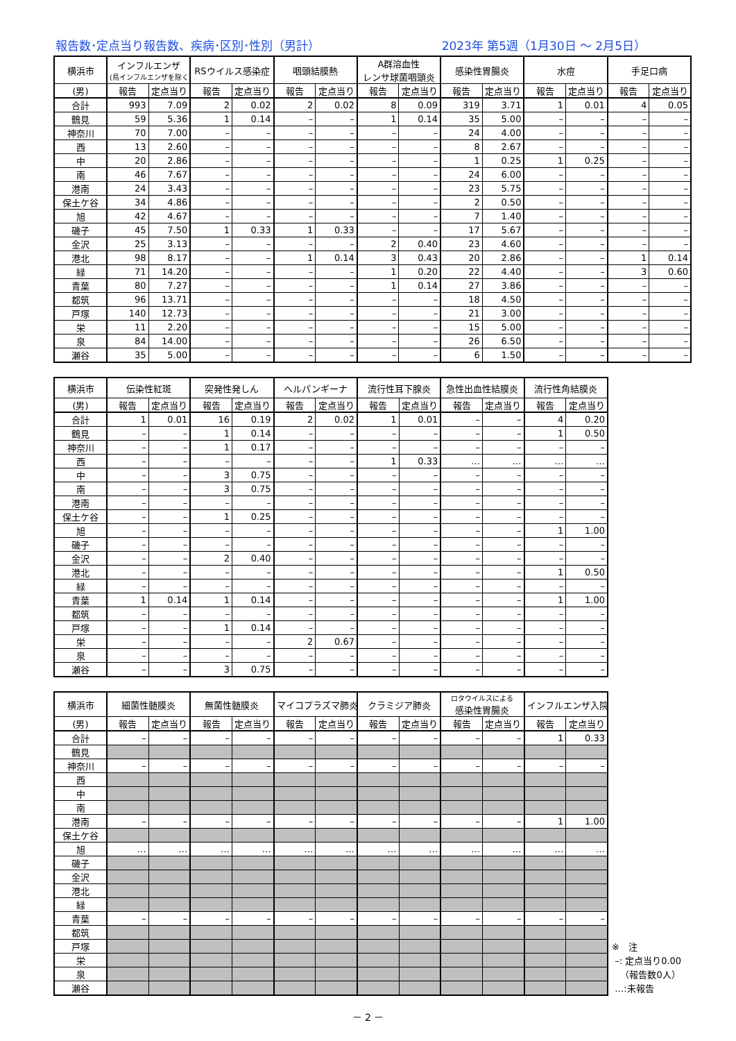報告数･定点当り報告数、疾病･区別･性別（男計） 2023年 第5週（1月30日 ～ 2月5日）
| 横浜市 | インフルエンザ (鳥インフルエンザを除く) | | RSウイルス感染症 | | 咽頭結膜熱 | | A群溶血性 レンサ球菌咽頭炎 | | 感染性胃腸炎 | | 水痘 | | 手足口病 | |
| --- | --- | --- | --- | --- | --- | --- | --- | --- | --- | --- | --- | --- | --- | --- |
| (男) | 報告 | 定点当り | 報告 | 定点当り | 報告 | 定点当り | 報告 | 定点当り | 報告 | 定点当り | 報告 | 定点当り | 報告 | 定点当り |
| 合計 | 993 | 7.09 | 2 | 0.02 | 2 | 0.02 | 8 | 0.09 | 319 | 3.71 | 1 | 0.01 | 4 | 0.05 |
| 鶴見 | 59 | 5.36 | 1 | 0.14 | – | – | 1 | 0.14 | 35 | 5.00 | – | – | – | – |
| 神奈川 | 70 | 7.00 | – | – | – | – | – | – | 24 | 4.00 | – | – | – | – |
| 西 | 13 | 2.60 | – | – | – | – | – | – | 8 | 2.67 | – | – | – | – |
| 中 | 20 | 2.86 | – | – | – | – | – | – | 1 | 0.25 | 1 | 0.25 | – | – |
| 南 | 46 | 7.67 | – | – | – | – | – | – | 24 | 6.00 | – | – | – | – |
| 港南 | 24 | 3.43 | – | – | – | – | – | – | 23 | 5.75 | – | – | – | – |
| 保土ケ谷 | 34 | 4.86 | – | – | – | – | – | – | 2 | 0.50 | – | – | – | – |
| 旭 | 42 | 4.67 | – | – | – | – | – | – | 7 | 1.40 | – | – | – | – |
| 磯子 | 45 | 7.50 | 1 | 0.33 | 1 | 0.33 | – | – | 17 | 5.67 | – | – | – | – |
| 金沢 | 25 | 3.13 | – | – | – | – | 2 | 0.40 | 23 | 4.60 | – | – | – | – |
| 港北 | 98 | 8.17 | – | – | 1 | 0.14 | 3 | 0.43 | 20 | 2.86 | – | – | 1 | 0.14 |
| 緑 | 71 | 14.20 | – | – | – | – | 1 | 0.20 | 22 | 4.40 | – | – | 3 | 0.60 |
| 青葉 | 80 | 7.27 | – | – | – | – | 1 | 0.14 | 27 | 3.86 | – | – | – | – |
| 都筑 | 96 | 13.71 | – | – | – | – | – | – | 18 | 4.50 | – | – | – | – |
| 戸塚 | 140 | 12.73 | – | – | – | – | – | – | 21 | 3.00 | – | – | – | – |
| 栄 | 11 | 2.20 | – | – | – | – | – | – | 15 | 5.00 | – | – | – | – |
| 泉 | 84 | 14.00 | – | – | – | – | – | – | 26 | 6.50 | – | – | – | – |
| 瀬谷 | 35 | 5.00 | – | – | – | – | – | – | 6 | 1.50 | – | – | – | – |
| 横浜市 | 伝染性紅斑 | | 突発性発しん | | ヘルパンギーナ | | 流行性耳下腺炎 | | 急性出血性結膜炎 | | 流行性角結膜炎 | |
| --- | --- | --- | --- | --- | --- | --- | --- | --- | --- | --- | --- | --- |
| (男) | 報告 | 定点当り | 報告 | 定点当り | 報告 | 定点当り | 報告 | 定点当り | 報告 | 定点当り | 報告 | 定点当り |
| 合計 | 1 | 0.01 | 16 | 0.19 | 2 | 0.02 | 1 | 0.01 | – | – | 4 | 0.20 |
| 鶴見 | – | – | 1 | 0.14 | – | – | – | – | – | – | 1 | 0.50 |
| 神奈川 | – | – | 1 | 0.17 | – | – | – | – | – | – | – | – |
| 西 | – | – | – | – | – | – | 1 | 0.33 | … | … | … | … |
| 中 | – | – | 3 | 0.75 | – | – | – | – | – | – | – | – |
| 南 | – | – | 3 | 0.75 | – | – | – | – | – | – | – | – |
| 港南 | – | – | – | – | – | – | – | – | – | – | – | – |
| 保土ケ谷 | – | – | 1 | 0.25 | – | – | – | – | – | – | – | – |
| 旭 | – | – | – | – | – | – | – | – | – | – | 1 | 1.00 |
| 磯子 | – | – | – | – | – | – | – | – | – | – | – | – |
| 金沢 | – | – | 2 | 0.40 | – | – | – | – | – | – | – | – |
| 港北 | – | – | – | – | – | – | – | – | – | – | 1 | 0.50 |
| 緑 | – | – | – | – | – | – | – | – | – | – | – | – |
| 青葉 | 1 | 0.14 | 1 | 0.14 | – | – | – | – | – | – | 1 | 1.00 |
| 都筑 | – | – | – | – | – | – | – | – | – | – | – | – |
| 戸塚 | – | – | 1 | 0.14 | – | – | – | – | – | – | – | – |
| 栄 | – | – | – | – | 2 | 0.67 | – | – | – | – | – | – |
| 泉 | – | – | – | – | – | – | – | – | – | – | – | – |
| 瀬谷 | – | – | 3 | 0.75 | – | – | – | – | – | – | – | – |
| 横浜市 | 細菌性髄膜炎 | | 無菌性髄膜炎 | | マイコプラズマ肺炎 | | クラミジア肺炎 | | ロタウイルスによる 感染性胃腸炎 | | インフルエンザ入院 | |
| --- | --- | --- | --- | --- | --- | --- | --- | --- | --- | --- | --- | --- |
| (男) | 報告 | 定点当り | 報告 | 定点当り | 報告 | 定点当り | 報告 | 定点当り | 報告 | 定点当り | 報告 | 定点当り |
| 合計 | – | – | – | – | – | – | – | – | – | – | 1 | 0.33 |
| 鶴見 | | | | | | | | | | | | |
| 神奈川 | – | – | – | – | – | – | – | – | – | – | – | – |
| 西 | | | | | | | | | | | | |
| 中 | | | | | | | | | | | | |
| 南 | | | | | | | | | | | | |
| 港南 | – | – | – | – | – | – | – | – | – | – | 1 | 1.00 |
| 保土ケ谷 | | | | | | | | | | | | |
| 旭 | … | … | … | … | … | … | … | … | … | … | … | … |
| 磯子 | | | | | | | | | | | | |
| 金沢 | | | | | | | | | | | | |
| 港北 | | | | | | | | | | | | |
| 緑 | | | | | | | | | | | | |
| 青葉 | – | – | – | – | – | – | – | – | – | – | – | – |
| 都筑 | | | | | | | | | | | | |
| 戸塚 | | | | | | | | | | | | |
| 栄 | | | | | | | | | | | | |
| 泉 | | | | | | | | | | | | |
| 瀬谷 | | | | | | | | | | | | |
※　注
–: 定点当り0.00
（報告数0人）
…:未報告
－ 2 －